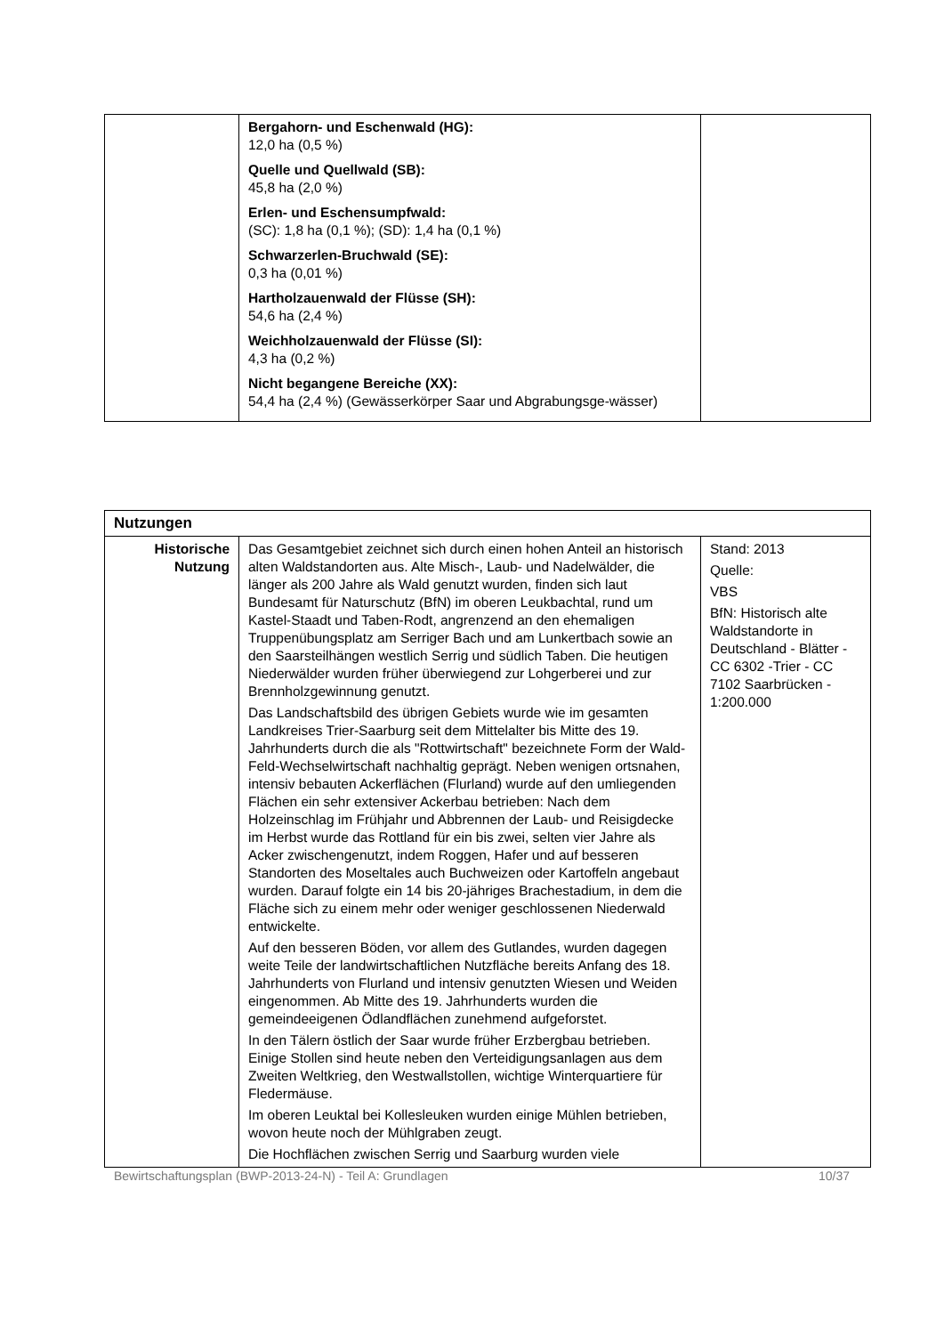| | Bergahorn- und Eschenwald (HG): 12,0 ha (0,5 %) Quelle und Quellwald (SB): 45,8 ha (2,0 %) Erlen- und Eschensumpfwald: (SC): 1,8 ha (0,1 %); (SD): 1,4 ha (0,1 %) Schwarzerlen-Bruchwald (SE): 0,3 ha (0,01 %) Hartholzauenwald der Flüsse (SH): 54,6 ha (2,4 %) Weichholzauenwald der Flüsse (SI): 4,3 ha (0,2 %) Nicht begangene Bereiche (XX): 54,4 ha (2,4 %) (Gewässerkörper Saar und Abgrabungsge-wässer) | |
| Nutzungen | | |
| --- | --- | --- |
| Historische Nutzung | Das Gesamtgebiet zeichnet sich durch einen hohen Anteil an historisch alten Waldstandorten aus. Alte Misch-, Laub- und Nadelwälder, die länger als 200 Jahre als Wald genutzt wurden, finden sich laut Bundesamt für Naturschutz (BfN) im oberen Leukbachtal, rund um Kastel-Staadt und Taben-Rodt, angrenzend an den ehemaligen Truppenübungsplatz am Serriger Bach und am Lunkertbach sowie an den Saarsteilhängen westlich Serrig und südlich Taben. Die heutigen Niederwälder wurden früher überwiegend zur Lohgerberei und zur Brennholzgewinnung genutzt. Das Landschaftsbild des übrigen Gebiets wurde wie im gesamten Landkreises Trier-Saarburg seit dem Mittelalter bis Mitte des 19. Jahrhunderts durch die als "Rottwirtschaft" bezeichnete Form der Wald-Feld-Wechselwirtschaft nachhaltig geprägt. Neben wenigen ortsnahen, intensiv bebauten Ackerflächen (Flurland) wurde auf den umliegenden Flächen ein sehr extensiver Ackerbau betrieben: Nach dem Holzeinschlag im Frühjahr und Abbrennen der Laub- und Reisigdecke im Herbst wurde das Rottland für ein bis zwei, selten vier Jahre als Acker zwischengenutzt, indem Roggen, Hafer und auf besseren Standorten des Moseltales auch Buchweizen oder Kartoffeln angebaut wurden. Darauf folgte ein 14 bis 20-jähriges Brachestadium, in dem die Fläche sich zu einem mehr oder weniger geschlossenen Niederwald entwickelte. Auf den besseren Böden, vor allem des Gutlandes, wurden dagegen weite Teile der landwirtschaftlichen Nutzfläche bereits Anfang des 18. Jahrhunderts von Flurland und intensiv genutzten Wiesen und Weiden eingenommen. Ab Mitte des 19. Jahrhunderts wurden die gemeindeeigenen Ödlandflächen zunehmend aufgeforstet. In den Tälern östlich der Saar wurde früher Erzbergbau betrieben. Einige Stollen sind heute neben den Verteidigungsanlagen aus dem Zweiten Weltkrieg, den Westwallstollen, wichtige Winterquartiere für Fledermäuse. Im oberen Leuktal bei Kollesleuken wurden einige Mühlen betrieben, wovon heute noch der Mühlgraben zeugt. Die Hochflächen zwischen Serrig und Saarburg wurden viele | Stand: 2013 Quelle: VBS BfN: Historisch alte Waldstandorte in Deutschland - Blätter - CC 6302 -Trier - CC 7102 Saarbrücken - 1:200.000 |
Bewirtschaftungsplan (BWP-2013-24-N) - Teil A: Grundlagen 10/37